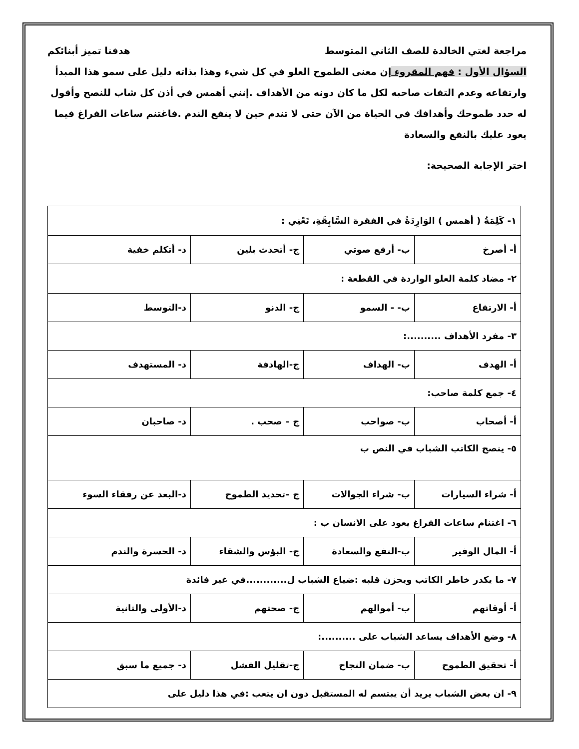مراجعة لغتي الخالدة للصف الثاني المتوسط هدفنا تميز أبنائكم
السؤال الأول : فهم المقروء إن معنى الطموح العلو في كل شيء وهذا بذاته دليل على سمو هذا المبدأ وارتفاعه وعدم التفات صاحبه لكل ما كان دونه من الأهداف .إنني أهمس في أذن كل شاب للنصح وأقول له حدد طموحك وأهدافك في الحياة من الآن حتى لا تندم حين لا ينفع الندم .فاغتنم ساعات الفراغ فيما يعود عليك بالنفع والسعادة
اختر الإجابة الصحيحة:
| ١- كَلِمَةُ ( أهمس ) الوَارِدَةُ في الفقرة السَّابِقَةِ، تَعْنِي : | | | |
| أ- أصرخ | ب- أرفع صوتي | ج- أتحدث بلين | د- أتكلم خفية |
| ٢- مضاد كلمة العلو الواردة في القطعة : | | | |
| أ- الارتفاع | ب- - السمو | ج- الدنو | د-التوسط |
| ٣- مفرد الأهداف ..........: | | | |
| أ- الهدف | ب- الهداف | ج-الهادفة | د- المستهدف |
| ٤- جمع كلمة صاحب: | | | |
| أ- أصحاب | ب- صواحب | ج – صحب . | د- صاحبان |
| ٥- ينصح الكاتب الشباب في النص ب | | | |
| أ- شراء السيارات | ب- شراء الجوالات | ج –تحديد الطموح | د-البعد عن رفقاء السوء |
| ٦- اغتنام ساعات الفراغ يعود على الانسان ب : | | | |
| أ- المال الوفير | ب-النفع والسعادة | ج- البؤس والشقاء | د- الحسرة والندم |
| ٧- ما يكدر خاطر الكاتب ويحزن قلبه :ضياع الشباب ل............في غير فائدة | | | |
| أ- أوقاتهم | ب- أموالهم | ج- صحتهم | د-الأولى والثانية |
| ٨- وضع الأهداف يساعد الشباب على ..........: | | | |
| أ- تحقيق الطموح | ب- ضمان النجاح | ج-تقليل الفشل | د- جميع ما سبق |
| ٩- ان بعض الشباب يريد أن يبتسم له المستقبل دون ان يتعب :في هذا دليل على | | | |